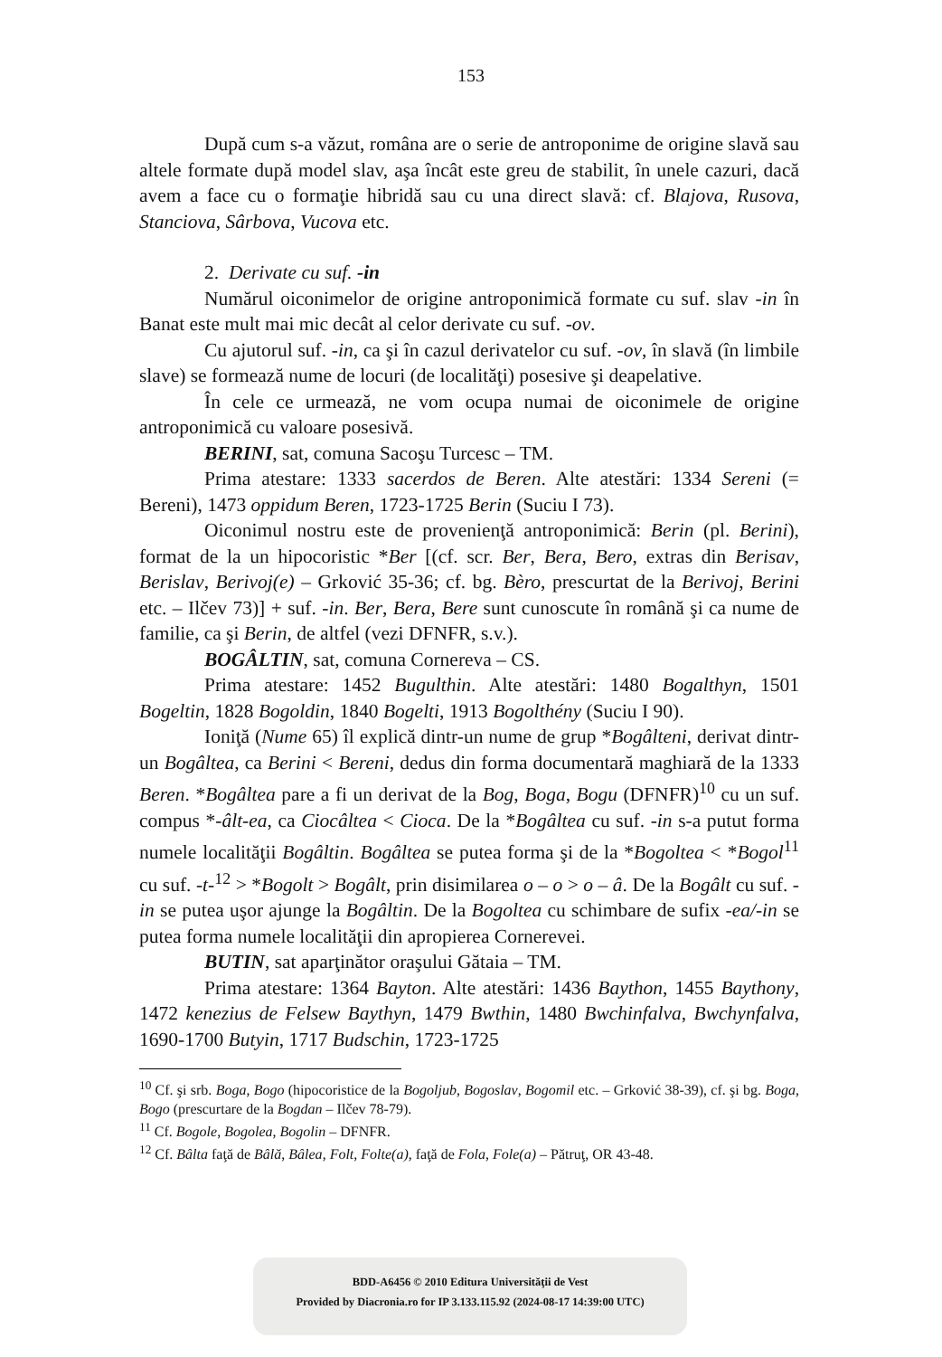153
După cum s-a văzut, româna are o serie de antroponime de origine slavă sau altele formate după model slav, aşa încât este greu de stabilit, în unele cazuri, dacă avem a face cu o formaţie hibridă sau cu una direct slavă: cf. Blajova, Rusova, Stanciova, Sârbova, Vucova etc.
2. Derivate cu suf. -in
Numărul oiconimelor de origine antroponimică formate cu suf. slav -in în Banat este mult mai mic decât al celor derivate cu suf. -ov.
Cu ajutorul suf. -in, ca şi în cazul derivatelor cu suf. -ov, în slavă (în limbile slave) se formează nume de locuri (de localităţi) posesive şi deapelative.
În cele ce urmează, ne vom ocupa numai de oiconimele de origine antroponimică cu valoare posesivă.
BERINI, sat, comuna Sacoşu Turcesc – TM.
Prima atestare: 1333 sacerdos de Beren. Alte atestări: 1334 Sereni (= Bereni), 1473 oppidum Beren, 1723-1725 Berin (Suciu I 73).
Oiconimul nostru este de provenienţă antroponimică: Berin (pl. Berini), format de la un hipocoristic *Ber [(cf. scr. Ber, Bera, Bero, extras din Berisav, Berislav, Berivoj(e) – Grković 35-36; cf. bg. Bèro, prescurtat de la Berivoj, Berini etc. – Ilčev 73)] + suf. -in. Ber, Bera, Bere sunt cunoscute în română şi ca nume de familie, ca şi Berin, de altfel (vezi DFNFR, s.v.).
BOGÂLTIN, sat, comuna Cornereva – CS.
Prima atestare: 1452 Bugulthin. Alte atestări: 1480 Bogalthyn, 1501 Bogeltin, 1828 Bogoldin, 1840 Bogelti, 1913 Bogolthény (Suciu I 90).
Ioniţă (Nume 65) îl explică dintr-un nume de grup *Bogâlteni, derivat dintr-un Bogâltea, ca Berini < Bereni, dedus din forma documentară maghiară de la 1333 Beren. *Bogâltea pare a fi un derivat de la Bog, Boga, Bogu (DFNFR)<sup>10</sup> cu un suf. compus *-âlt-ea, ca Ciocâltea < Cioca. De la *Bogâltea cu suf. -in s-a putut forma numele localităţii Bogâltin. Bogâltea se putea forma şi de la *Bogoltea < *Bogol<sup>11</sup> cu suf. -t-<sup>12</sup> > *Bogolt > Bogâlt, prin disimilarea o – o > o – â. De la Bogâlt cu suf. -in se putea uşor ajunge la Bogâltin. De la Bogoltea cu schimbare de sufix -ea/-in se putea forma numele localităţii din apropierea Cornerevei.
BUTIN, sat aparţinător oraşului Gătaia – TM.
Prima atestare: 1364 Bayton. Alte atestări: 1436 Baython, 1455 Baythony, 1472 kenezius de Felsew Baythyn, 1479 Bwthin, 1480 Bwchinfalva, Bwchynfalva, 1690-1700 Butyin, 1717 Budschin, 1723-1725
<sup>10</sup> Cf. şi srb. Boga, Bogo (hipocoristice de la Bogoljub, Bogoslav, Bogomil etc. – Grković 38-39), cf. şi bg. Boga, Bogo (prescurtare de la Bogdan – Ilčev 78-79).
<sup>11</sup> Cf. Bogole, Bogolea, Bogolin – DFNFR.
<sup>12</sup> Cf. Bâlta faţă de Bâlă, Bâlea, Folt, Folte(a), faţă de Fola, Fole(a) – Pătruţ, OR 43-48.
BDD-A6456 © 2010 Editura Universităţii de Vest
Provided by Diacronia.ro for IP 3.133.115.92 (2024-08-17 14:39:00 UTC)